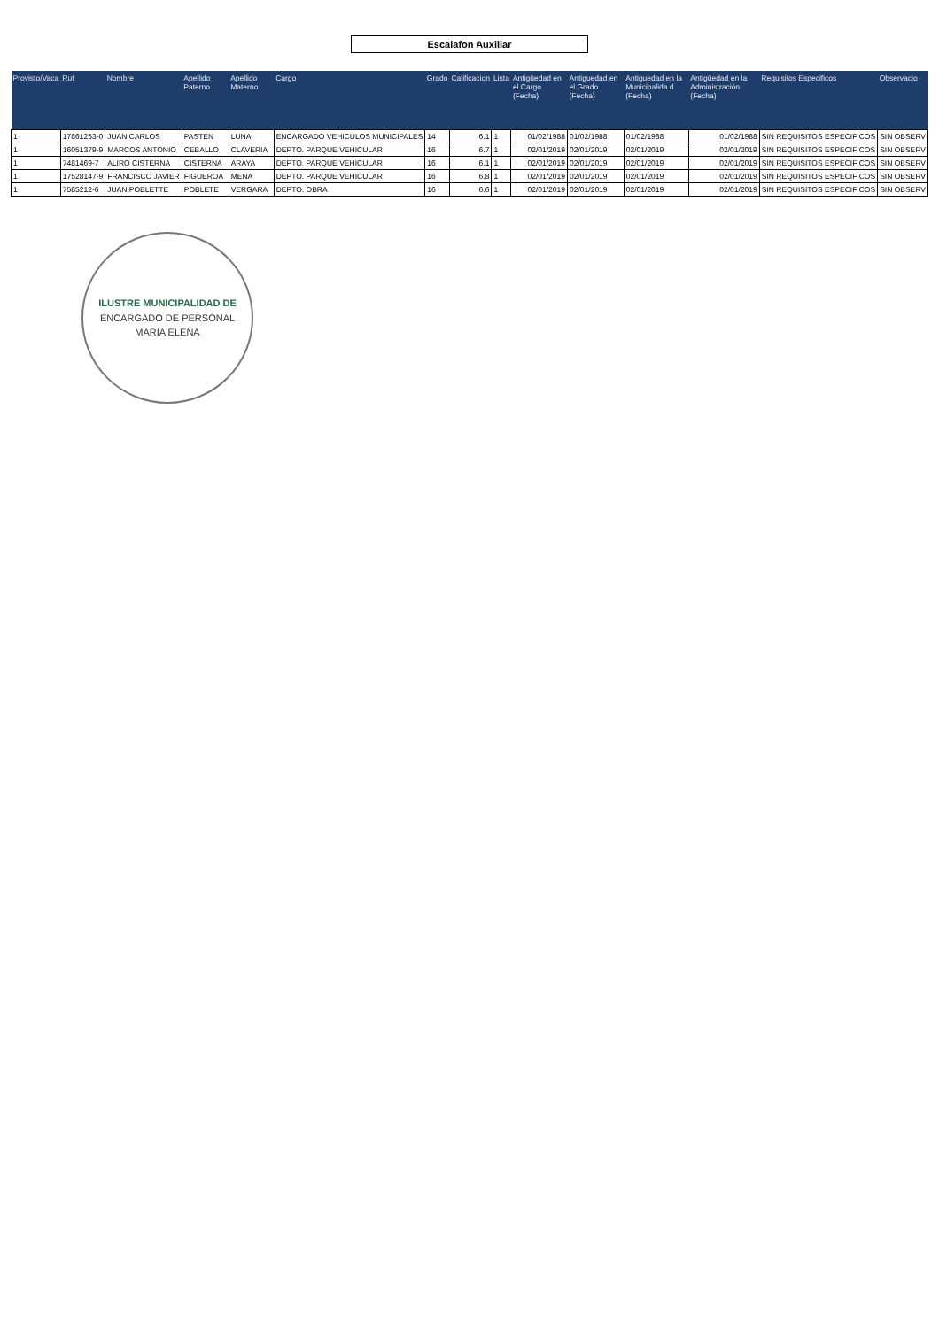Escalafon Auxiliar
| Provisto/Vaca | Rut | Nombre | Apellido Paterno | Apellido Materno | Cargo | Grado | Calificacion | Lista | Antigüedad en el Cargo (Fecha) | Antiguedad en el Grado (Fecha) | Antiguedad en la Municipalida d (Fecha) | Antigüedad en la Administración (Fecha) | Requisitos Especificos | Observacio |
| --- | --- | --- | --- | --- | --- | --- | --- | --- | --- | --- | --- | --- | --- | --- |
| 1 | 17861253-0 | JUAN CARLOS | PASTEN | LUNA | ENCARGADO VEHICULOS MUNICIPALES | 14 | 6.1 | 1 | 01/02/1988 | 01/02/1988 | 01/02/1988 | 01/02/1988 | SIN REQUISITOS ESPECIFICOS | SIN OBSERV |
| 1 | 16051379-9 | MARCOS ANTONIO | CEBALLO | CLAVERIA | DEPTO. PARQUE VEHICULAR | 16 | 6.7 | 1 | 02/01/2019 | 02/01/2019 | 02/01/2019 | 02/01/2019 | SIN REQUISITOS ESPECIFICOS | SIN OBSERV |
| 1 | 7481469-7 | ALIRO CISTERNA | CISTERNA | ARAYA | DEPTO. PARQUE VEHICULAR | 16 | 6.1 | 1 | 02/01/2019 | 02/01/2019 | 02/01/2019 | 02/01/2019 | SIN REQUISITOS ESPECIFICOS | SIN OBSERV |
| 1 | 17528147-9 | FRANCISCO JAVIER | FIGUEROA | MENA | DEPTO. PARQUE VEHICULAR | 16 | 6.8 | 1 | 02/01/2019 | 02/01/2019 | 02/01/2019 | 02/01/2019 | SIN REQUISITOS ESPECIFICOS | SIN OBSERV |
| 1 | 7585212-6 | JUAN POBLETTE | POBLETE | VERGARA | DEPTO. OBRA | 16 | 6.6 | 1 | 02/01/2019 | 02/01/2019 | 02/01/2019 | 02/01/2019 | SIN REQUISITOS ESPECIFICOS | SIN OBSERV |
ILUSTRE MUNICIPALIDAD DE
ENCARGADO DE PERSONAL
MARIA ELENA